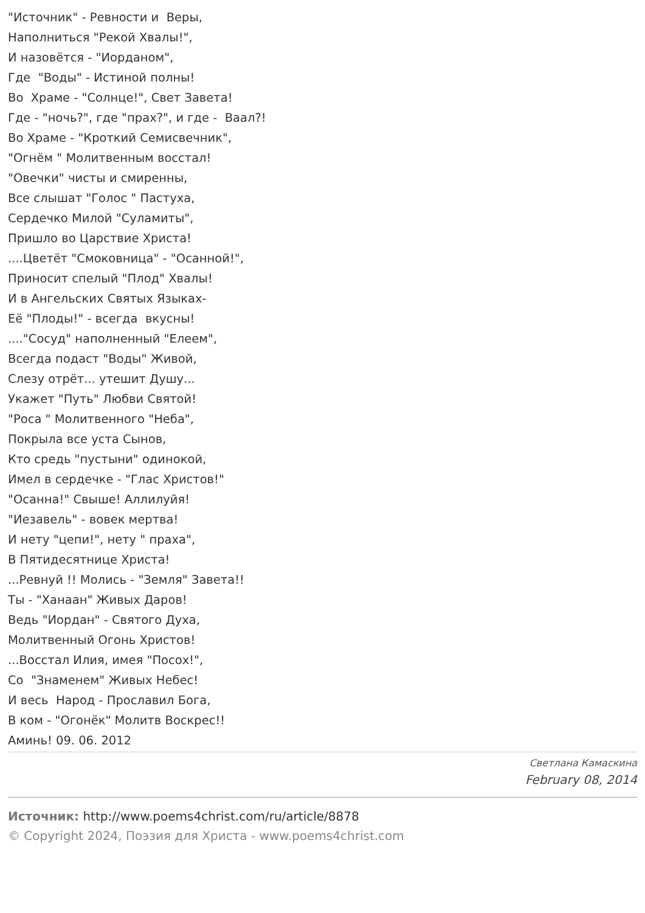"Источник" - Ревности и Веры, Наполниться "Рекой Хвалы!", И назовётся - "Иорданом", Где "Воды" - Истиной полны! Во Храме - "Солнце!", Свет Завета! Где - "ночь?", где "прах?", и где - Ваал?! Во Храме - "Кроткий Семисвечник", "Огнём " Молитвенным восстал! "Овечки" чисты и смиренны, Все слышат "Голос " Пастуха, Сердечко Милой "Суламиты", Пришло во Царствие Христа! ....Цветёт "Смоковница" - "Осанной!", Приносит спелый "Плод" Хвалы! И в Ангельских Святых Языках- Её "Плоды!" - всегда вкусны! ...."Сосуд" наполненный "Елеем", Всегда подаст "Воды" Живой, Слезу отрёт... утешит Душу... Укажет "Путь" Любви Святой! "Роса " Молитвенного "Неба", Покрыла все уста Сынов, Кто средь "пустыни" одинокой, Имел в сердечке - "Глас Христов!" "Осанна!" Свыше! Аллилуйя! "Иезавель" - вовек мертва! И нету "цепи!", нету " праха", В Пятидесятнице Христа! ...Ревнуй !! Молись - "Земля" Завета!! Ты - "Ханаан" Живых Даров! Ведь "Иордан" - Святого Духа, Молитвенный Огонь Христов! ...Восстал Илия, имея "Посох!", Со "Знаменем" Живых Небес! И весь Народ - Прославил Бога, В ком - "Огонёк" Молитв Воскрес!! Аминь! 09. 06. 2012
Светлана Камаскина
February 08, 2014
Источник: http://www.poems4christ.com/ru/article/8878
© Copyright 2024, Поэзия для Христа - www.poems4christ.com